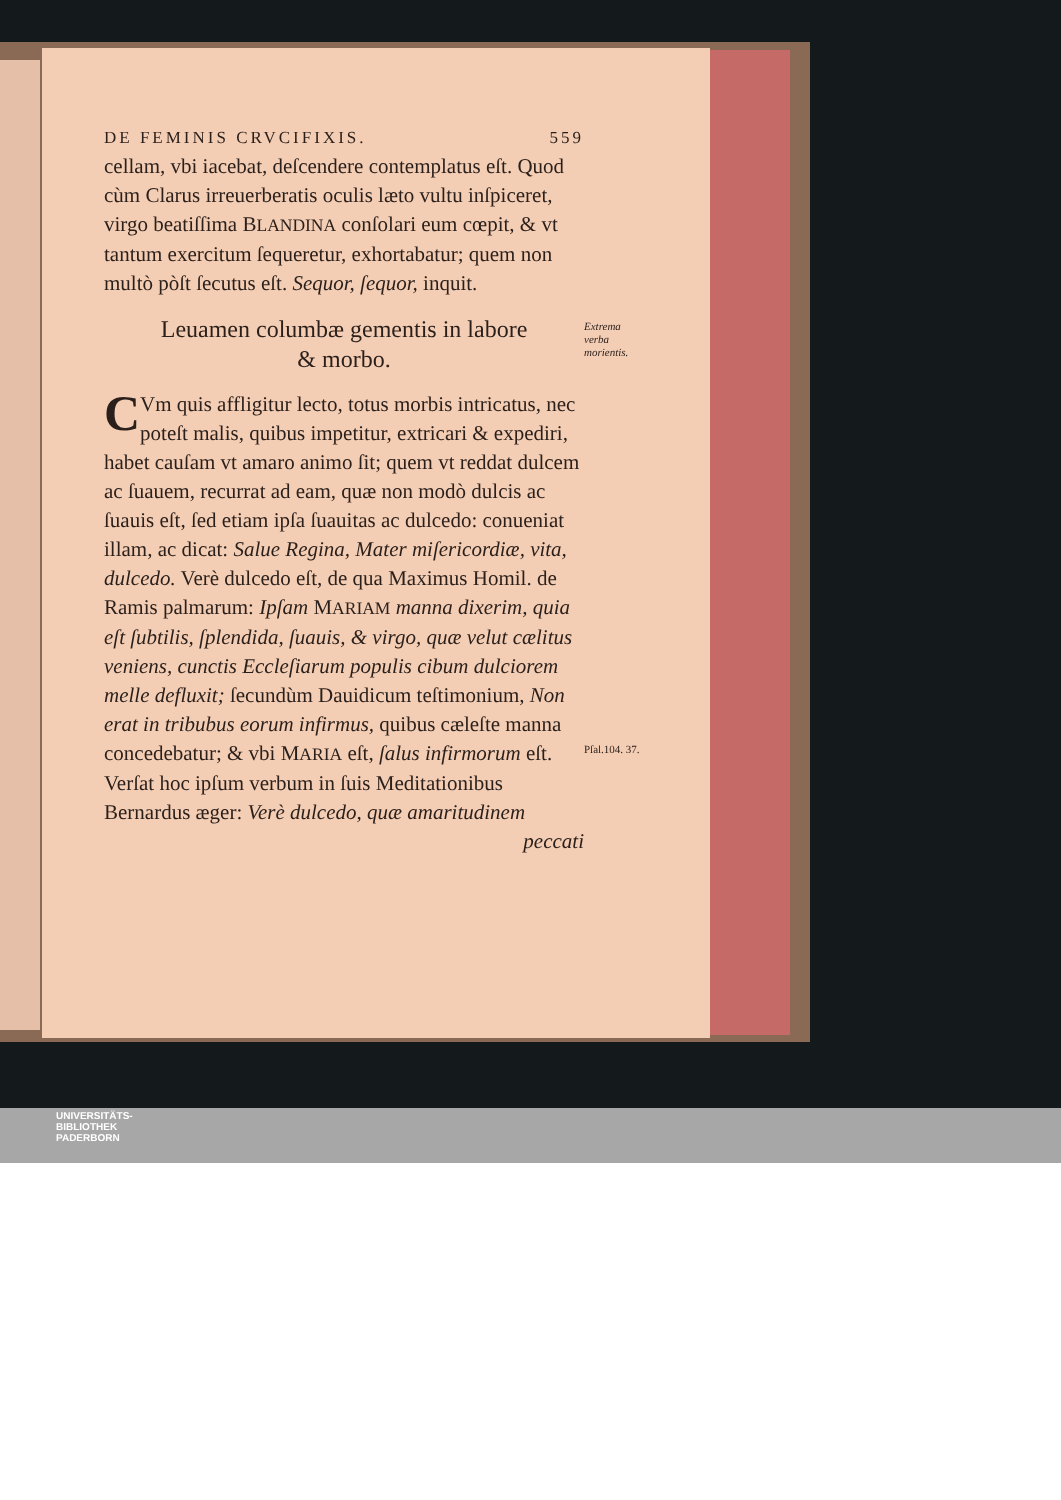DE FEMINIS CRVCIFIXIS. 559
cellam, vbi iacebat, deſcendere contemplatus eſt. Quod cùm Clarus irreuerberatis oculis læto vultu inſpiceret, virgo beatiſſima BLANDINA conſolari eum cœpit, & vt tantum exercitum ſequeretur, exhortabatur; quem non multò pòſt ſecutus eſt. Sequor, ſequor, inquit.
Extrema verba morientis.
Leuamen columbæ gementis in labore
& morbo.
CVm quis affligitur lecto, totus morbis intricatus, nec poteſt malis, quibus impetitur, extricari & expediri, habet cauſam vt amaro animo ſit; quem vt reddat dulcem ac ſuauem, recurrat ad eam, quæ non modò dulcis ac ſuauis eſt, ſed etiam ipſa ſuauitas ac dulcedo: conueniat illam, ac dicat: Salue Regina, Mater miſericordiæ, vita, dulcedo. Verè dulcedo eſt, de qua Maximus Homil. de Ramis palmarum: Ipſam MARIAM manna dixerim, quia eſt ſubtilis, ſplendida, ſuauis, & virgo, quæ velut cælitus veniens, cunctis Eccleſiarum populis cibum dulciorem melle defluxit; ſecundùm Dauidicum teſtimonium, Non erat in tribubus eorum infirmus, quibus cæleſte manna concedebatur; & vbi MARIA eſt, ſalus infirmorum eſt. Verſat hoc ipſum verbum in ſuis Meditationibus Bernardus æger: Verè dulcedo, quæ amaritudinem
Pſal.104. 37.
peccati
UNIVERSITÄTS-
BIBLIOTHEK
PADERBORN